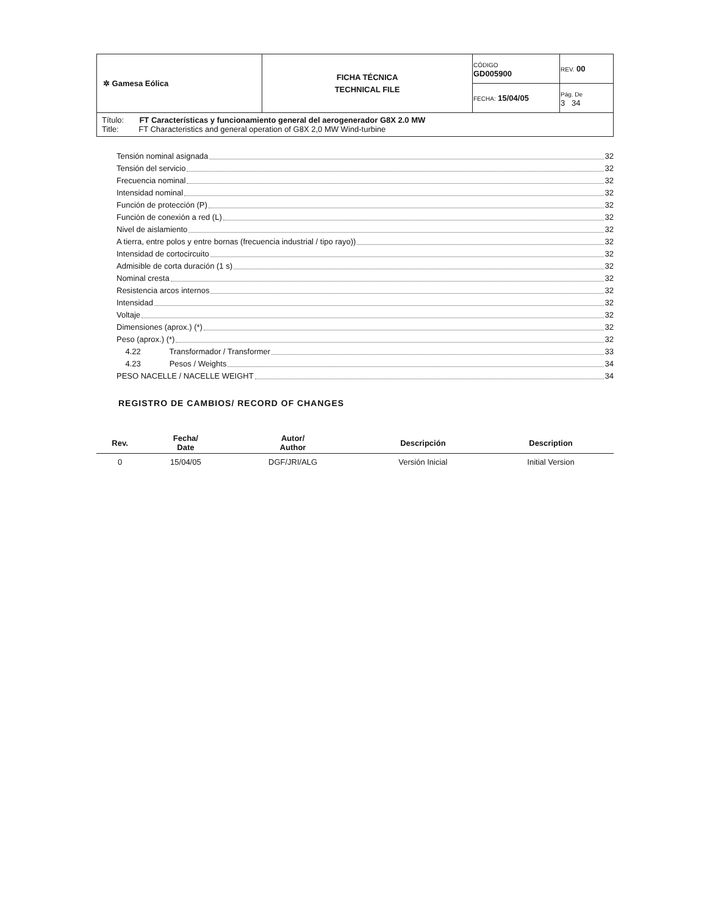| ✲ Gamesa Eólica | FICHA TÉCNICA TECHNICAL FILE | CÓDIGO GD005900 | REV. 00 |
| | | FECHA: 15/04/05 | Pág. De 3 34 |
| Título: FT Características y funcionamiento general del aerogenerador G8X 2.0 MW Title: FT Characteristics and general operation of G8X 2,0 MW Wind-turbine | | | |
Tensión nominal asignada 32
Tensión del servicio 32
Frecuencia nominal 32
Intensidad nominal 32
Función de protección (P) 32
Función de conexión a red (L) 32
Nivel de aislamiento 32
A tierra, entre polos y entre bornas (frecuencia industrial / tipo rayo)) 32
Intensidad de cortocircuito 32
Admisible de corta duración (1 s) 32
Nominal cresta 32
Resistencia arcos internos 32
Intensidad 32
Voltaje 32
Dimensiones (aprox.) (*) 32
Peso (aprox.) (*) 32
4.22 Transformador / Transformer 33
4.23 Pesos / Weights 34
PESO NACELLE / NACELLE WEIGHT 34
REGISTRO DE CAMBIOS/ RECORD OF CHANGES
| Rev. | Fecha/ Date | Autor/ Author | Descripción | Description |
| --- | --- | --- | --- | --- |
| 0 | 15/04/05 | DGF/JRI/ALG | Versión Inicial | Initial Version |